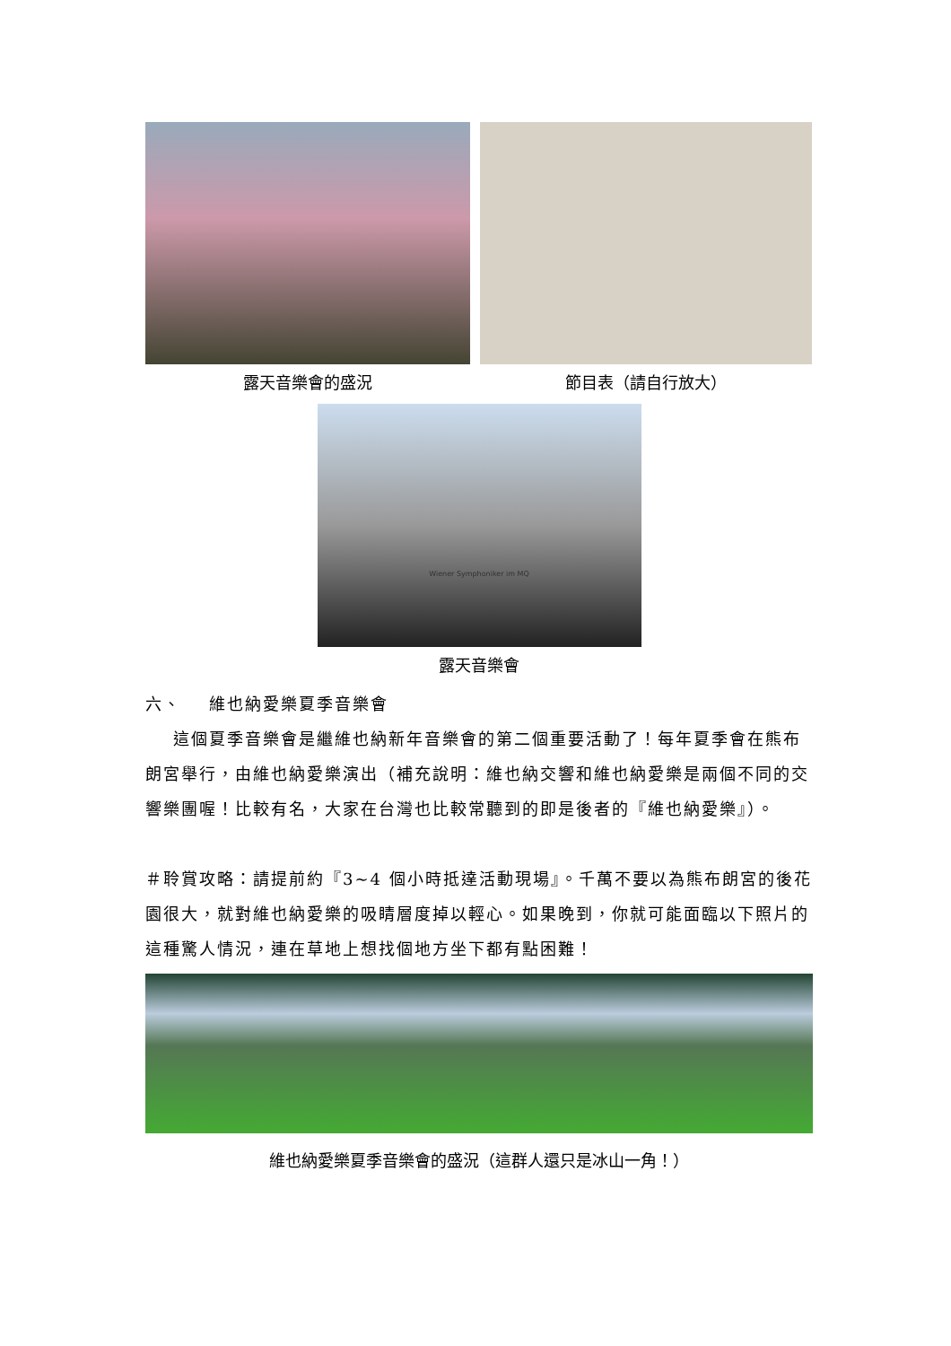露天音樂會的盛況 節目表（請自行放大）
Wiener Symphoniker im MQ
露天音樂會
六、 維也納愛樂夏季音樂會
這個夏季音樂會是繼維也納新年音樂會的第二個重要活動了！每年夏季會在熊布朗宮舉行，由維也納愛樂演出（補充說明：維也納交響和維也納愛樂是兩個不同的交響樂團喔！比較有名，大家在台灣也比較常聽到的即是後者的『維也納愛樂』）。
＃聆賞攻略：請提前約『3~4 個小時抵達活動現場』。千萬不要以為熊布朗宮的後花園很大，就對維也納愛樂的吸睛層度掉以輕心。如果晚到，你就可能面臨以下照片的這種驚人情況，連在草地上想找個地方坐下都有點困難！
維也納愛樂夏季音樂會的盛況（這群人還只是冰山一角！）